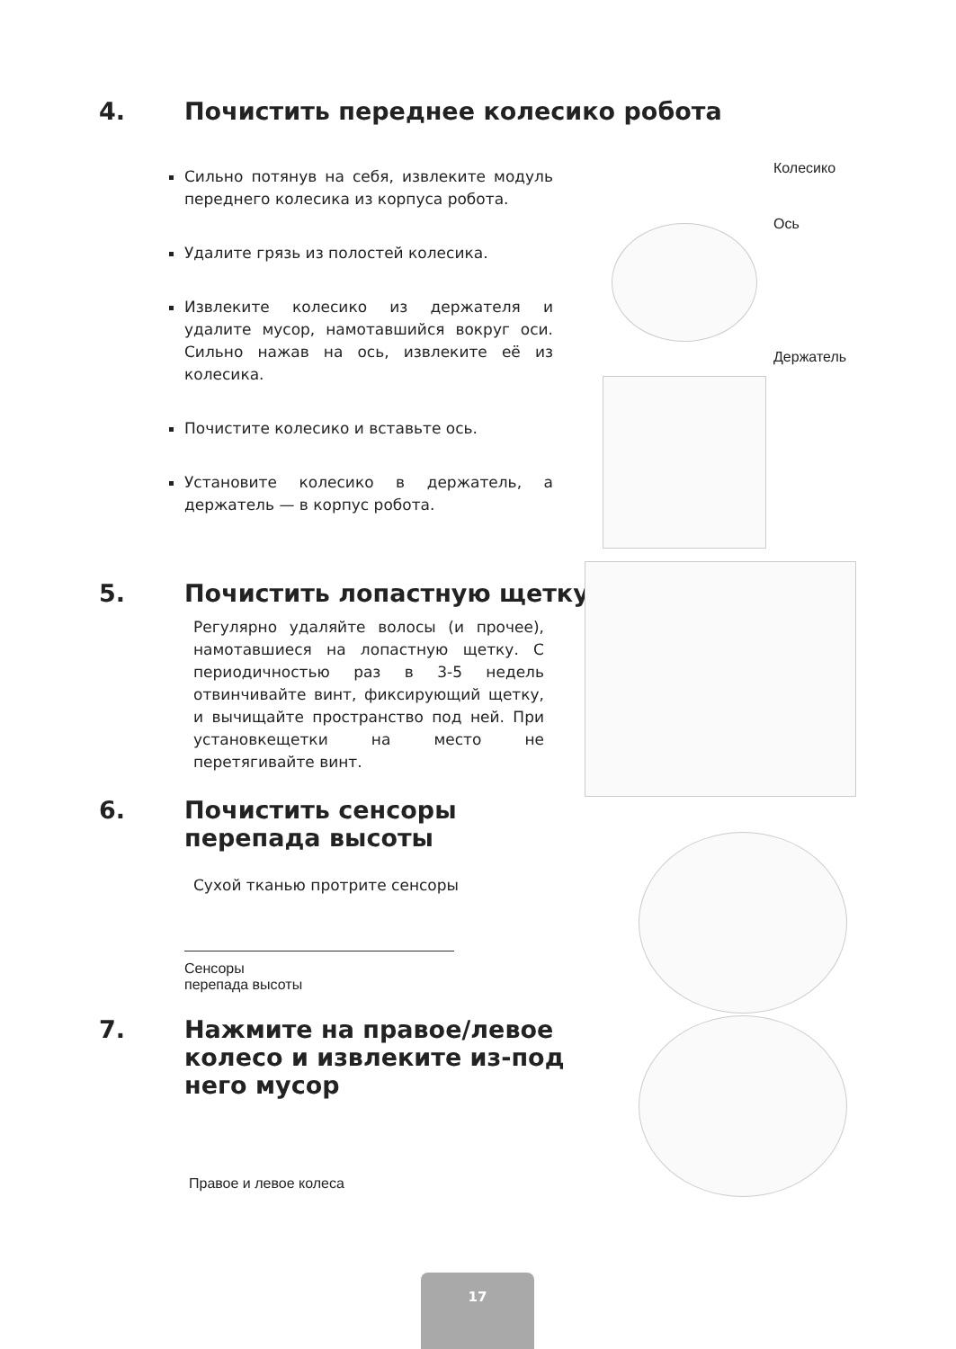4. Почистить переднее колесико робота
Колесико
Ось
Держатель
Сильно потянув на себя, извлеките модуль переднего колесика из корпуса робота.
Удалите грязь из полостей колесика.
Извлеките колесико из держателя и удалите мусор, намотавшийся вокруг оси. Сильно нажав на ось, извлеките её из колесика.
Почистите колесико и вставьте ось.
Установите колесико в держатель, а держатель — в корпус робота.
5. Почистить лопастную щетку
Регулярно удаляйте волосы (и прочее), намотавшиеся на лопастную щетку. С периодичностью раз в 3-5 недель отвинчивайте винт, фиксирующий щетку, и вычищайте пространство под ней. При установкещетки на место не перетягивайте винт.
6. Почистить сенсоры
перепада высоты
Сухой тканью протрите сенсоры
Сенсоры
перепада высоты
7. Нажмите на правое/левое
колесо и извлеките из-под
него мусор
Правое и левое колеса
17